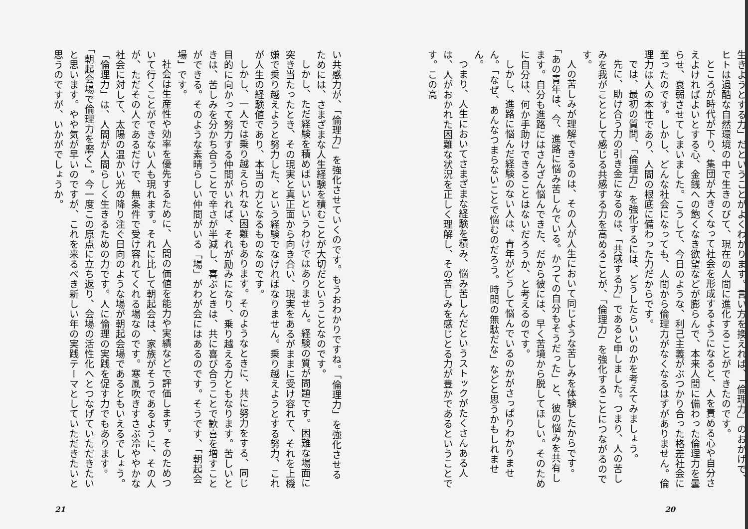生きようとする力」だということがよくわかります。言い方を換えれば、「倫理力」のおかげで、ヒトは過酷な自然環境の中で生きのびて、現在の人間に進化することができたのです。
ところが時代が下り、集団が大きくなって社会を形成するようになると、人を責める心や自分さえよければよいとする心、金銭への飽くなき欲望などが膨らんで、本来人間に備わった倫理力を曇らせ、衰弱させてしまいました。こうして、今日のような、利己主義がぶつかり合った格差社会に至ったのです。しかし、どんな社会になっても、人間から倫理力がなくなるはずがありません。倫理力は人の本性であり、人間の根底に備わった力だからです。
では、最初の質問、「倫理力」を強化するには、どうしたらいいのかを考えてみましょう。
先に、助け合う力の引き金になるのは、「共感する力」であると申しました。つまり、人の苦しみを我がこととして感じる共感する力を高めることが、「倫理力」を強化することにつながるのです。
人の苦しみが理解できるのは、その人が人生において同じような苦しみを体験したからです。「あの青年は、今、進路に悩み苦しんでいる。かつての自分もそうだった」と、彼の悩みを共有します。自分も進路にはさんざん悩んできた、だから彼には、早く苦境から脱してほしい。そのために自分は、何か手助けできることはないだろうか、と考えるのです。
しかし、進路に悩んだ経験のない人は、青年がどうして悩んでいるのかがさっぱりわかりません。「なぜ、あんなつまらないことで悩むのだろう。時間の無駄だな」などと思うかもしれません。
つまり、人生においてさまざまな経験を積み、悩み苦しんだというストックがたくさんある人は、人がおかれた困難な状況を正しく理解し、その苦しみを感じとる力が豊かであるということです。この高
20
い共感力が、「倫理力」を強化させていくのです。もうおわかりですね。「倫理力」を強化させるためには、さまざまな人生経験を積むことが大切だということなのです。
しかし、ただ経験を積めばいいというわけではありません。経験の質が問題です。困難な場面に突き当たったとき、その現実と真正面から向き合い、現実をあるがままに受け容れて、それを上機嫌で乗り越えようと努力した、という経験でなければなりません。乗り越えようとする努力、これが人生の経験値であり、本当の力となるものなのです。
しかし、一人では乗り越えられない困難もあります。そのようなときに、共に努力をする、同じ目的に向かって努力する仲間がいれば、それが励みになり、乗り越える力ともなります。苦しいときは、苦しみを分かち合うことで辛さが半減し、喜ぶときは、共に喜び合うことで歓喜を増すことができる。そのような素晴らしい仲間がいる「場」がわが会にはあるのです。そうです、「朝起会場」です。
社会は生産性や効率を優先するために、人間の価値を能力や実績などで評価します。そのためついて行くことができない人も現れます。それに比して朝起会は、家族がそうであるように、その人が、ただその人であるだけで、無条件で受け容れてくれる場なのです。寒風吹きすさぶ冷ややかな社会に対して、太陽の温かい光の降り注ぐ日向のような場が朝起会場であるともいえるでしょう。
「倫理力」は、人間が人間らしく生きるための力です。人に倫理の実践を促す力でもあります。「朝起会場で倫理力を磨く」。今一度この原点に立ち返り、会場の活性化へとつなげていただきたいと思います。やや気が早いのですが、これを来るべき新しい年の実践テーマとしていただきたいと思うのですが、いかがでしょうか。
21